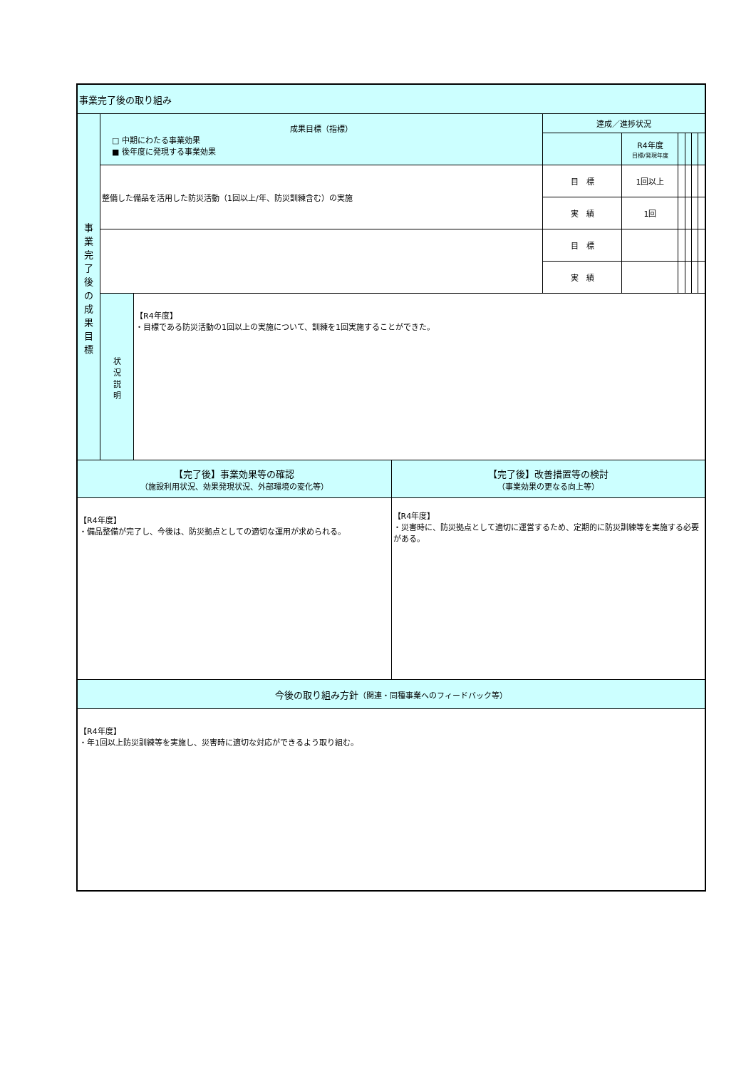| 事業完了後の取り組み | | | | | | | | |
| 事 業 完 了 後 の 成 果 目 標 | 成果目標（指標） □ 中期にわたる事業効果 ■ 後年度に発現する事業効果 | | 達成／進捗状況 | | | | | |
| | | | | R4年度 目標/発現年度 | | | | |
| | 整備した備品を活用した防災活動（1回以上/年、防災訓練含む）の実施 | | 目 標 | 1回以上 | | | | |
| | | | 実 績 | 1回 | | | | |
| | | | 目 標 | | | | | |
| | | | 実 績 | | | | | |
| | 状 況 説 明 | 【R4年度】 ・目標である防災活動の1回以上の実施について、訓練を1回実施することができた。 | | | | | | |
| 【完了後】事業効果等の確認 （施設利用状況、効果発現状況、外部環境の変化等） | 【完了後】改善措置等の検討 （事業効果の更なる向上等） |
| 【R4年度】 ・備品整備が完了し、今後は、防災拠点としての適切な運用が求められる。 | 【R4年度】 ・災害時に、防災拠点として適切に運営するため、定期的に防災訓練等を実施する必要がある。 |
| 今後の取り組み方針 （関連・同種事業へのフィードバック等） | |
| 【R4年度】 ・年1回以上防災訓練等を実施し、災害時に適切な対応ができるよう取り組む。 | |